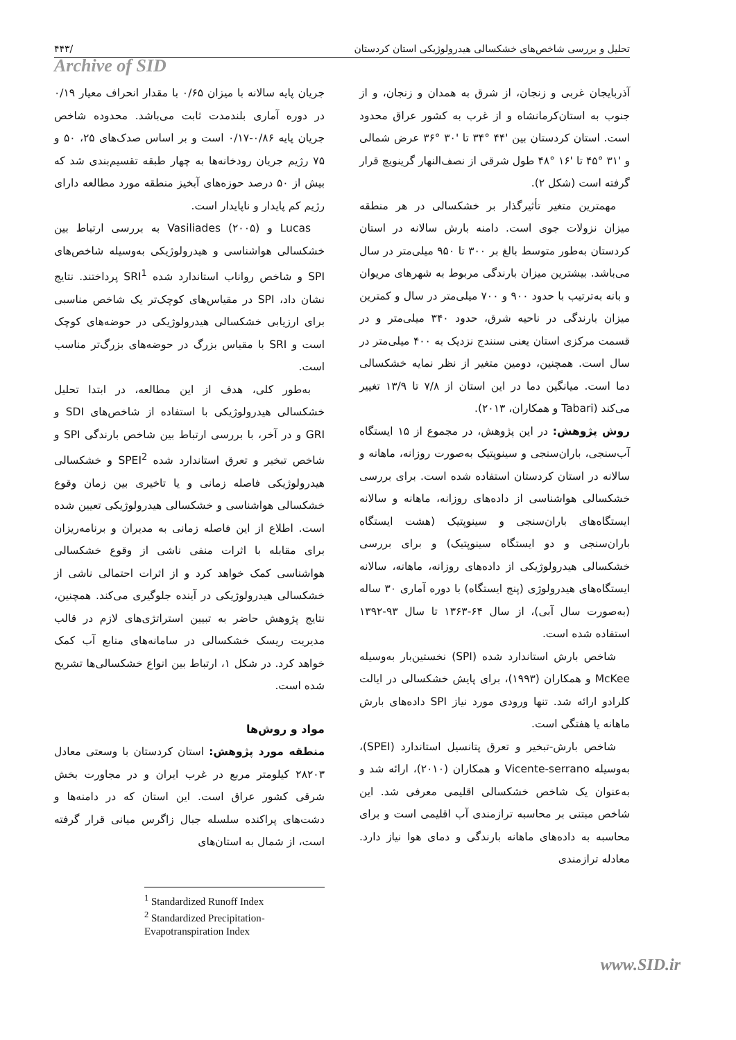۴۴۳/ تحلیل و بررسی شاخص‌های خشکسالی هیدرولوژیکی استان کردستان
Archive of SID
جریان پایه سالانه با میزان ۰/۶۵ با مقدار انحراف معیار ۰/۱۹ در دوره آماری بلندمدت ثابت می‌باشد. محدوده شاخص جریان پایه ۰/۸۶-۰/۱۷ است و بر اساس صدک‌های ۲۵، ۵۰ و ۷۵ رژیم جریان رودخانه‌ها به چهار طبقه تقسیم‌بندی شد که بیش از ۵۰ درصد حوزه‌های آبخیز منطقه مورد مطالعه دارای رژیم کم پایدار و ناپایدار است.
Lucas و Vasiliades (۲۰۰۵) به بررسی ارتباط بین خشکسالی هواشناسی و هیدرولوژیکی به‌وسیله شاخص‌های SPI و شاخص رواناب استاندارد شده SRI<sup>1</sup> پرداختند. نتایج نشان داد، SPI در مقیاس‌های کوچک‌تر یک شاخص مناسبی برای ارزیابی خشکسالی هیدرولوژیکی در حوضه‌های کوچک است و SRI با مقیاس بزرگ در حوضه‌های بزرگ‌تر مناسب است.
به‌طور کلی، هدف از این مطالعه، در ابتدا تحلیل خشکسالی هیدرولوژیکی با استفاده از شاخص‌های SDI و GRI و در آخر، با بررسی ارتباط بین شاخص بارندگی SPI و شاخص تبخیر و تعرق استاندارد شده SPEI<sup>2</sup> و خشکسالی هیدرولوژیکی فاصله زمانی و یا تاخیری بین زمان وقوع خشکسالی هواشناسی و خشکسالی هیدرولوژیکی تعیین شده است. اطلاع از این فاصله زمانی به مدیران و برنامه‌ریزان برای مقابله با اثرات منفی ناشی از وقوع خشکسالی هواشناسی کمک خواهد کرد و از اثرات احتمالی ناشی از خشکسالی هیدرولوژیکی در آینده جلوگیری می‌کند. همچنین، نتایج پژوهش حاضر به تبیین استراتژی‌های لازم در قالب مدیریت ریسک خشکسالی در سامانه‌های منابع آب کمک خواهد کرد. در شکل ۱، ارتباط بین انواع خشکسالی‌ها تشریح شده است.
مواد و روش‌ها
منطقه مورد پژوهش: استان کردستان با وسعتی معادل ۲۸۲۰۳ کیلومتر مربع در غرب ایران و در مجاورت بخش شرقی کشور عراق است. این استان که در دامنه‌ها و دشت‌های پراکنده سلسله جبال زاگرس میانی قرار گرفته است، از شمال به استان‌های
<sup>1</sup> Standardized Runoff Index
<sup>2</sup> Standardized Precipitation-Evapotranspiration Index
آذربایجان غربی و زنجان، از شرق به همدان و زنجان، و از جنوب به استان‌کرمانشاه و از غرب به کشور عراق محدود است. استان کردستان بین '۴۴ °۳۴ تا '۳۰ °۳۶ عرض شمالی و '۳۱ °۴۵ تا '۱۶ °۴۸ طول شرقی از نصف‌النهار گرینویچ قرار گرفته است (شکل ۲).
مهمترین متغیر تأثیرگذار بر خشکسالی در هر منطقه میزان نزولات جوی است. دامنه بارش سالانه در استان کردستان به‌طور متوسط بالغ بر ۳۰۰ تا ۹۵۰ میلی‌متر در سال می‌باشد. بیشترین میزان بارندگی مربوط به شهرهای مریوان و بانه به‌ترتیب با حدود ۹۰۰ و ۷۰۰ میلی‌متر در سال و کمترین میزان بارندگی در ناحیه شرق، حدود ۳۴۰ میلی‌متر و در قسمت مرکزی استان یعنی سنندج نزدیک به ۴۰۰ میلی‌متر در سال است. همچنین، دومین متغیر از نظر نمایه خشکسالی دما است. میانگین دما در این استان از ۷/۸ تا ۱۳/۹ تغییر می‌کند (Tabari و همکاران، ۲۰۱۳).
روش پژوهش: در این پژوهش، در مجموع از ۱۵ ایستگاه آب‌سنجی، باران‌سنجی و سینوپتیک به‌صورت روزانه، ماهانه و سالانه در استان کردستان استفاده شده است. برای بررسی خشکسالی هواشناسی از داده‌های روزانه، ماهانه و سالانه ایستگاه‌های باران‌سنجی و سینوپتیک (هشت ایستگاه باران‌سنجی و دو ایستگاه سینوپتیک) و برای بررسی خشکسالی هیدرولوژیکی از داده‌های روزانه، ماهانه، سالانه ایستگاه‌های هیدرولوژی (پنج ایستگاه) با دوره آماری ۳۰ ساله (به‌صورت سال آبی)، از سال ۶۴-۱۳۶۳ تا سال ۹۳-۱۳۹۲ استفاده شده است.
شاخص بارش استاندارد شده (SPI) نخستین‌بار به‌وسیله McKee و همکاران (۱۹۹۳)، برای پایش خشکسالی در ایالت کلرادو ارائه شد. تنها ورودی مورد نیاز SPI داده‌های بارش ماهانه یا هفتگی است.
شاخص بارش-تبخیر و تعرق پتانسیل استاندارد (SPEI)، به‌وسیله Vicente-serrano و همکاران (۲۰۱۰)، ارائه شد و به‌عنوان یک شاخص خشکسالی اقلیمی معرفی شد. این شاخص مبتنی بر محاسبه ترازمندی آب اقلیمی است و برای محاسبه به داده‌های ماهانه بارندگی و دمای هوا نیاز دارد. معادله ترازمندی
www.SID.ir